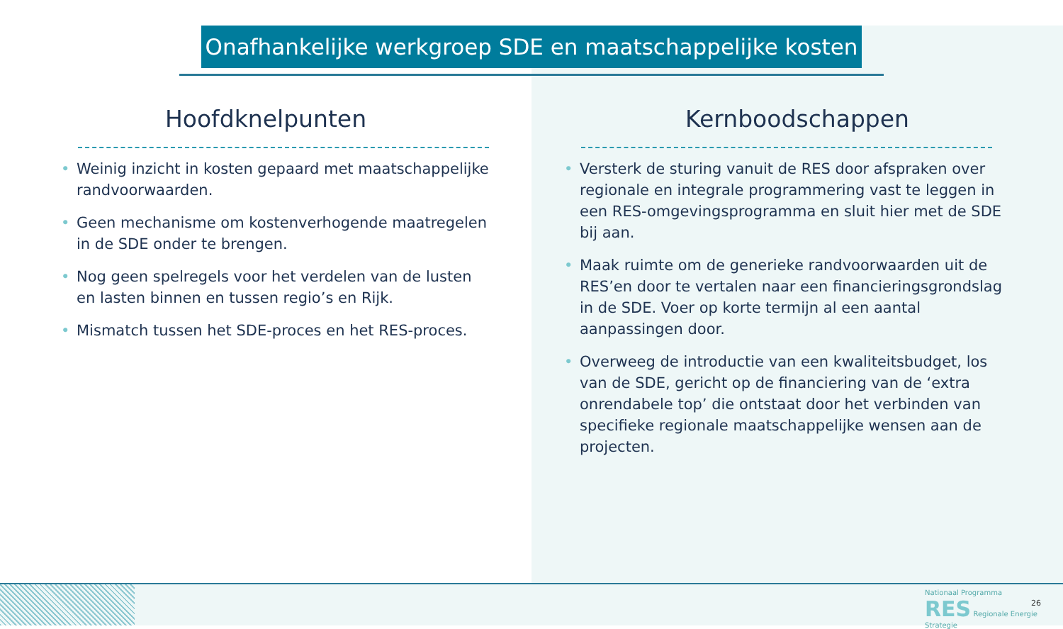Onafhankelijke werkgroep SDE en maatschappelijke kosten
Hoofdknelpunten
• Weinig inzicht in kosten gepaard met maatschappelijke randvoorwaarden.
• Geen mechanisme om kostenverhogende maatregelen in de SDE onder te brengen.
• Nog geen spelregels voor het verdelen van de lusten en lasten binnen en tussen regio’s en Rijk.
• Mismatch tussen het SDE-proces en het RES-proces.
Kernboodschappen
• Versterk de sturing vanuit de RES door afspraken over regionale en integrale programmering vast te leggen in een RES-omgevingsprogramma en sluit hier met de SDE bij aan.
• Maak ruimte om de generieke randvoorwaarden uit de RES’en door te vertalen naar een financieringsgrondslag in de SDE. Voer op korte termijn al een aantal aanpassingen door.
• Overweeg de introductie van een kwaliteitsbudget, los van de SDE, gericht op de financiering van de ‘extra onrendabele top’ die ontstaat door het verbinden van specifieke regionale maatschappelijke wensen aan de projecten.
Nationaal Programma
RES Regionale Energie Strategie
26